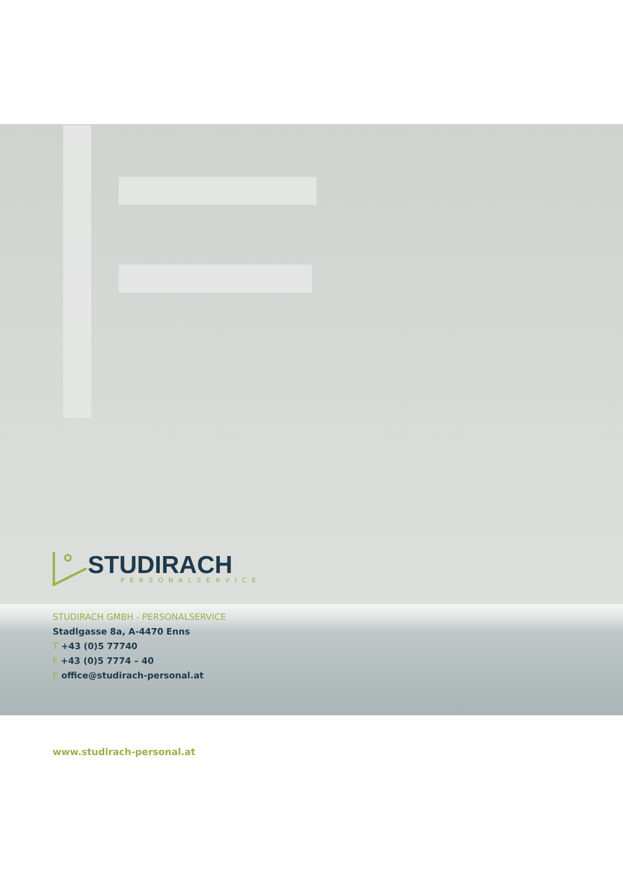STUDIRACH
PERSONALSERVICE
STUDIRACH GMBH - PERSONALSERVICE
Stadlgasse 8a, A-4470 Enns
T +43 (0)5 77740
F +43 (0)5 7774 – 40
E office@studirach-personal.at
www.studirach-personal.at